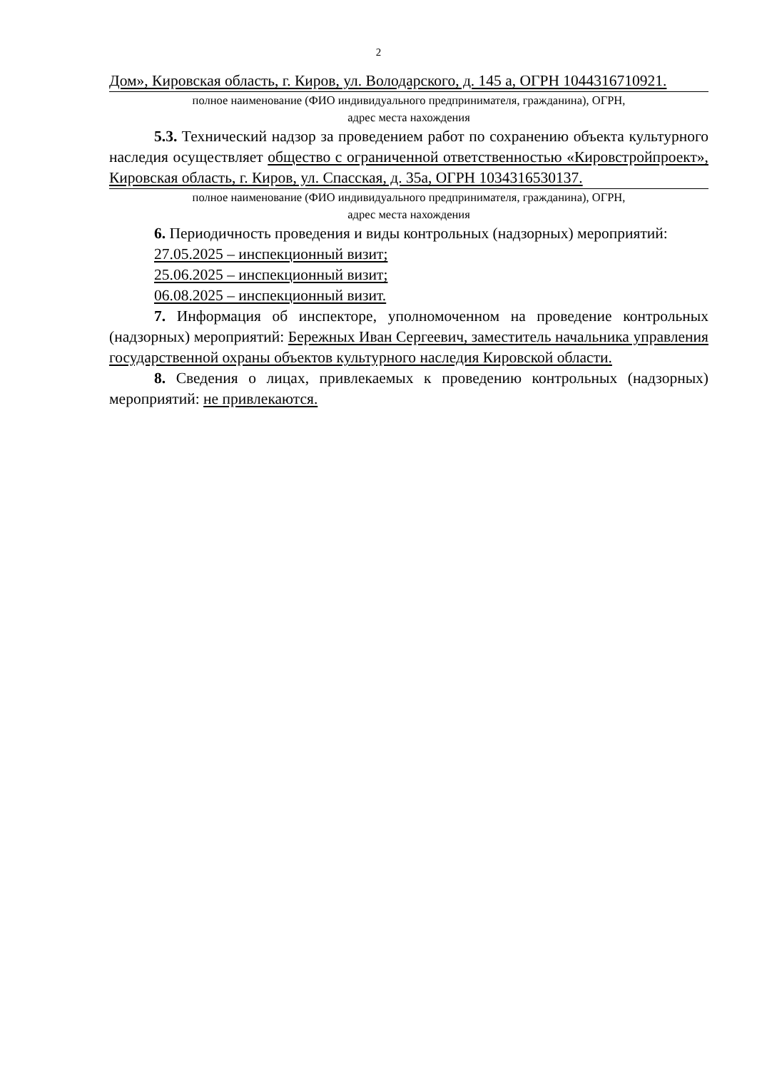2
Дом», Кировская область, г. Киров, ул. Володарского, д. 145 а, ОГРН 1044316710921.
полное наименование (ФИО индивидуального предпринимателя, гражданина), ОГРН,
адрес места нахождения
5.3. Технический надзор за проведением работ по сохранению объекта культурного наследия осуществляет общество с ограниченной ответственностью «Кировстройпроект», Кировская область, г. Киров, ул. Спасская, д. 35а, ОГРН 1034316530137.
полное наименование (ФИО индивидуального предпринимателя, гражданина), ОГРН,
адрес места нахождения
6. Периодичность проведения и виды контрольных (надзорных) мероприятий:
27.05.2025 – инспекционный визит;
25.06.2025 – инспекционный визит;
06.08.2025 – инспекционный визит.
7. Информация об инспекторе, уполномоченном на проведение контрольных (надзорных) мероприятий: Бережных Иван Сергеевич, заместитель начальника управления государственной охраны объектов культурного наследия Кировской области.
8. Сведения о лицах, привлекаемых к проведению контрольных (надзорных) мероприятий: не привлекаются.